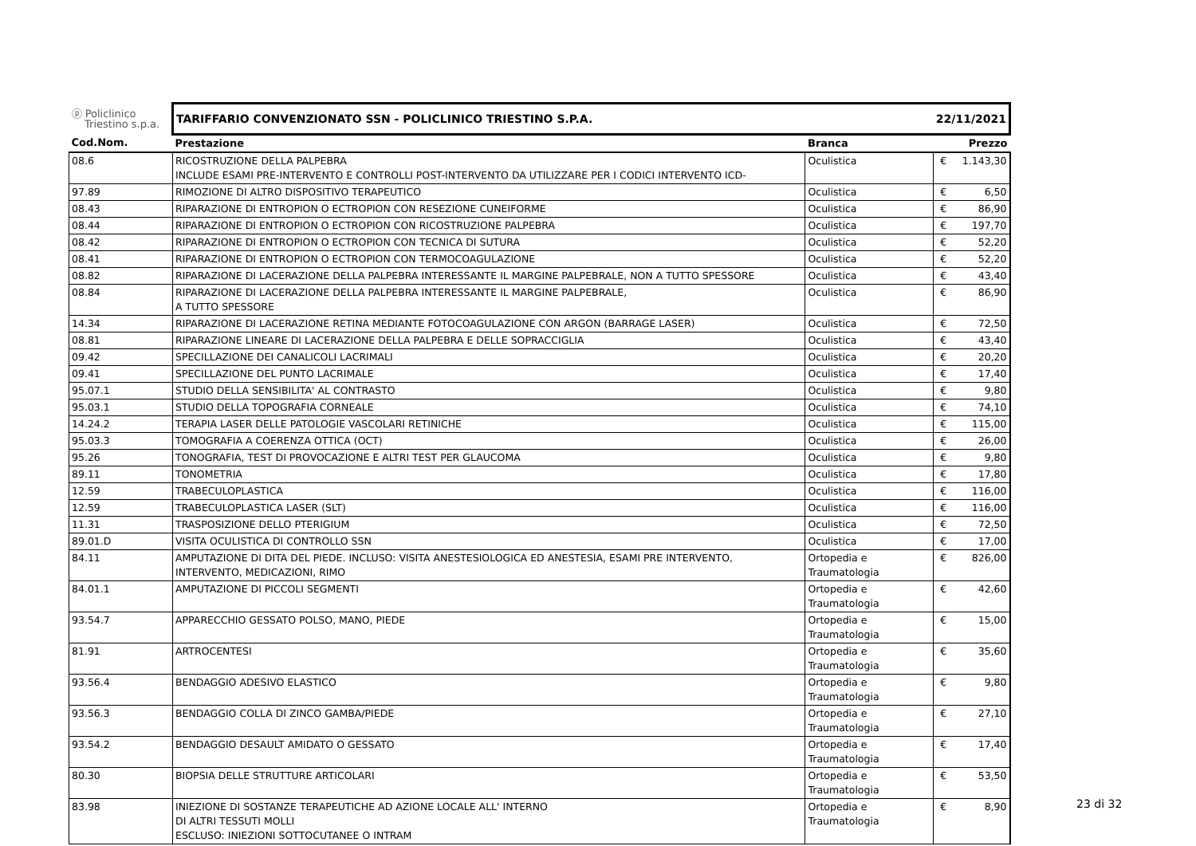| ⓟ Policlinico Triestino s.p.a. | TARIFFARIO CONVENZIONATO SSN - POLICLINICO TRIESTINO S.P.A. | | 22/11/2021 | |
| Cod.Nom. | Prestazione | Branca | Prezzo | |
| 08.6 | RICOSTRUZIONE DELLA PALPEBRA INCLUDE ESAMI PRE-INTERVENTO E CONTROLLI POST-INTERVENTO DA UTILIZZARE PER I CODICI INTERVENTO ICD- | Oculistica | € | 1.143,30 |
| 97.89 | RIMOZIONE DI ALTRO DISPOSITIVO TERAPEUTICO | Oculistica | € | 6,50 |
| 08.43 | RIPARAZIONE DI ENTROPION O ECTROPION CON RESEZIONE CUNEIFORME | Oculistica | € | 86,90 |
| 08.44 | RIPARAZIONE DI ENTROPION O ECTROPION CON RICOSTRUZIONE PALPEBRA | Oculistica | € | 197,70 |
| 08.42 | RIPARAZIONE DI ENTROPION O ECTROPION CON TECNICA DI SUTURA | Oculistica | € | 52,20 |
| 08.41 | RIPARAZIONE DI ENTROPION O ECTROPION CON TERMOCOAGULAZIONE | Oculistica | € | 52,20 |
| 08.82 | RIPARAZIONE DI LACERAZIONE DELLA PALPEBRA INTERESSANTE IL MARGINE PALPEBRALE, NON A TUTTO SPESSORE | Oculistica | € | 43,40 |
| 08.84 | RIPARAZIONE DI LACERAZIONE DELLA PALPEBRA INTERESSANTE IL MARGINE PALPEBRALE, A TUTTO SPESSORE | Oculistica | € | 86,90 |
| 14.34 | RIPARAZIONE DI LACERAZIONE RETINA MEDIANTE FOTOCOAGULAZIONE CON ARGON (BARRAGE LASER) | Oculistica | € | 72,50 |
| 08.81 | RIPARAZIONE LINEARE DI LACERAZIONE DELLA PALPEBRA E DELLE SOPRACCIGLIA | Oculistica | € | 43,40 |
| 09.42 | SPECILLAZIONE DEI CANALICOLI LACRIMALI | Oculistica | € | 20,20 |
| 09.41 | SPECILLAZIONE DEL PUNTO LACRIMALE | Oculistica | € | 17,40 |
| 95.07.1 | STUDIO DELLA SENSIBILITA' AL CONTRASTO | Oculistica | € | 9,80 |
| 95.03.1 | STUDIO DELLA TOPOGRAFIA CORNEALE | Oculistica | € | 74,10 |
| 14.24.2 | TERAPIA LASER DELLE PATOLOGIE VASCOLARI RETINICHE | Oculistica | € | 115,00 |
| 95.03.3 | TOMOGRAFIA A COERENZA OTTICA (OCT) | Oculistica | € | 26,00 |
| 95.26 | TONOGRAFIA, TEST DI PROVOCAZIONE E ALTRI TEST PER GLAUCOMA | Oculistica | € | 9,80 |
| 89.11 | TONOMETRIA | Oculistica | € | 17,80 |
| 12.59 | TRABECULOPLASTICA | Oculistica | € | 116,00 |
| 12.59 | TRABECULOPLASTICA LASER (SLT) | Oculistica | € | 116,00 |
| 11.31 | TRASPOSIZIONE DELLO PTERIGIUM | Oculistica | € | 72,50 |
| 89.01.D | VISITA OCULISTICA DI CONTROLLO SSN | Oculistica | € | 17,00 |
| 84.11 | AMPUTAZIONE DI DITA DEL PIEDE. INCLUSO: VISITA ANESTESIOLOGICA ED ANESTESIA, ESAMI PRE INTERVENTO, INTERVENTO, MEDICAZIONI, RIMO | Ortopedia e Traumatologia | € | 826,00 |
| 84.01.1 | AMPUTAZIONE DI PICCOLI SEGMENTI | Ortopedia e Traumatologia | € | 42,60 |
| 93.54.7 | APPARECCHIO GESSATO POLSO, MANO, PIEDE | Ortopedia e Traumatologia | € | 15,00 |
| 81.91 | ARTROCENTESI | Ortopedia e Traumatologia | € | 35,60 |
| 93.56.4 | BENDAGGIO ADESIVO ELASTICO | Ortopedia e Traumatologia | € | 9,80 |
| 93.56.3 | BENDAGGIO COLLA DI ZINCO GAMBA/PIEDE | Ortopedia e Traumatologia | € | 27,10 |
| 93.54.2 | BENDAGGIO DESAULT AMIDATO O GESSATO | Ortopedia e Traumatologia | € | 17,40 |
| 80.30 | BIOPSIA DELLE STRUTTURE ARTICOLARI | Ortopedia e Traumatologia | € | 53,50 |
| 83.98 | INIEZIONE DI SOSTANZE TERAPEUTICHE AD AZIONE LOCALE ALL' INTERNO DI ALTRI TESSUTI MOLLI ESCLUSO: INIEZIONI SOTTOCUTANEE O INTRAM | Ortopedia e Traumatologia | € | 8,90 |
23 di 32